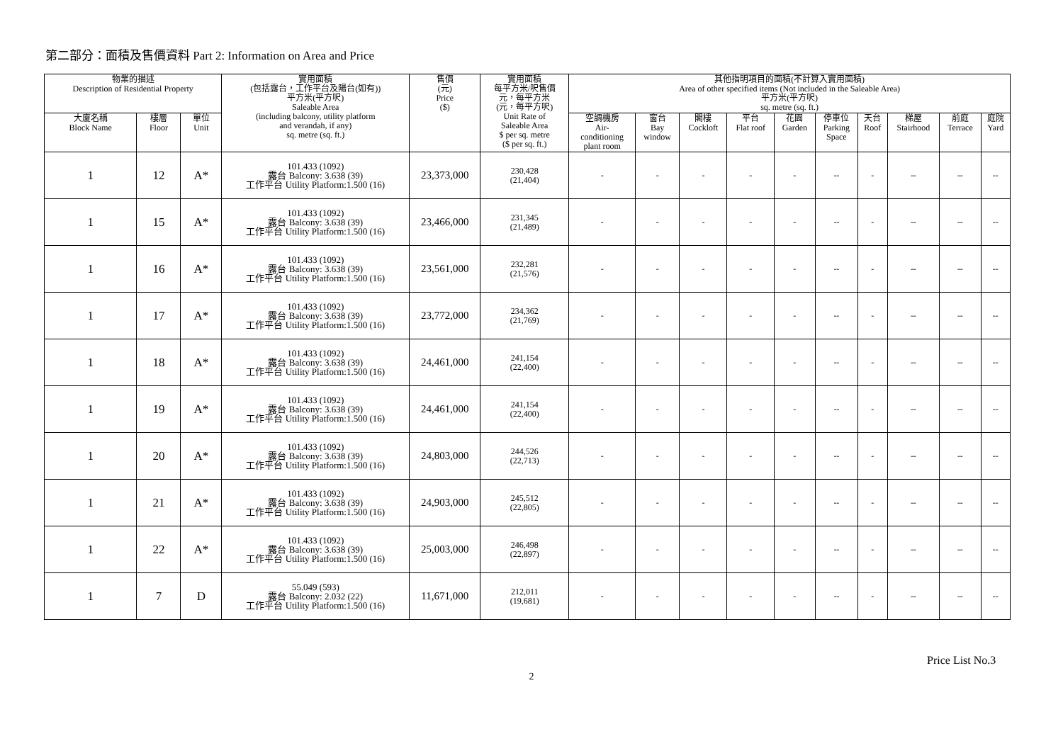第二部分：面積及售價資料 Part 2: Information on Area and Price
| 物業的描述 Description of Residential Property | | | 實用面積 (包括露台，工作平台及陽台(如有)) 平方米(平方呎) Saleable Area (including balcony, utility platform and verandah, if any) sq. metre (sq. ft.) | 售價 (元) Price ($) | 實用面積 每平方米/呎售價 元，每平方米 (元，每平方呎) Unit Rate of Saleable Area $ per sq. metre ($ per sq. ft.) | 其他指明項目的面積(不計算入實用面積) Area of other specified items (Not included in the Saleable Area) 平方米(平方呎) sq. metre (sq. ft.) | | | | | | | | | |
| --- | --- | --- | --- | --- | --- | --- | --- | --- | --- | --- | --- | --- | --- | --- | --- |
| 大廈名稱 Block Name | 樓層 Floor | 單位 Unit | | | | 空調機房 Air- conditioning plant room | 窗台 Bay window | 閣樓 Cockloft | 平台 Flat roof | 花園 Garden | 停車位 Parking Space | 天台 Roof | 梯屋 Stairhood | 前庭 Terrace | 庭院 Yard |
| 1 | 12 | A* | 101.433 (1092) 露台 Balcony: 3.638 (39) 工作平台 Utility Platform:1.500 (16) | 23,373,000 | 230,428 (21,404) | - | - | - | - | - | -- | - | -- | -- | -- |
| 1 | 15 | A* | 101.433 (1092) 露台 Balcony: 3.638 (39) 工作平台 Utility Platform:1.500 (16) | 23,466,000 | 231,345 (21,489) | - | - | - | - | - | -- | - | -- | -- | -- |
| 1 | 16 | A* | 101.433 (1092) 露台 Balcony: 3.638 (39) 工作平台 Utility Platform:1.500 (16) | 23,561,000 | 232,281 (21,576) | - | - | - | - | - | -- | - | -- | -- | -- |
| 1 | 17 | A* | 101.433 (1092) 露台 Balcony: 3.638 (39) 工作平台 Utility Platform:1.500 (16) | 23,772,000 | 234,362 (21,769) | - | - | - | - | - | -- | - | -- | -- | -- |
| 1 | 18 | A* | 101.433 (1092) 露台 Balcony: 3.638 (39) 工作平台 Utility Platform:1.500 (16) | 24,461,000 | 241,154 (22,400) | - | - | - | - | - | -- | - | -- | -- | -- |
| 1 | 19 | A* | 101.433 (1092) 露台 Balcony: 3.638 (39) 工作平台 Utility Platform:1.500 (16) | 24,461,000 | 241,154 (22,400) | - | - | - | - | - | -- | - | -- | -- | -- |
| 1 | 20 | A* | 101.433 (1092) 露台 Balcony: 3.638 (39) 工作平台 Utility Platform:1.500 (16) | 24,803,000 | 244,526 (22,713) | - | - | - | - | - | -- | - | -- | -- | -- |
| 1 | 21 | A* | 101.433 (1092) 露台 Balcony: 3.638 (39) 工作平台 Utility Platform:1.500 (16) | 24,903,000 | 245,512 (22,805) | - | - | - | - | - | -- | - | -- | -- | -- |
| 1 | 22 | A* | 101.433 (1092) 露台 Balcony: 3.638 (39) 工作平台 Utility Platform:1.500 (16) | 25,003,000 | 246,498 (22,897) | - | - | - | - | - | -- | - | -- | -- | -- |
| 1 | 7 | D | 55.049 (593) 露台 Balcony: 2.032 (22) 工作平台 Utility Platform:1.500 (16) | 11,671,000 | 212,011 (19,681) | - | - | - | - | - | -- | - | -- | -- | -- |
Price List No.3
2